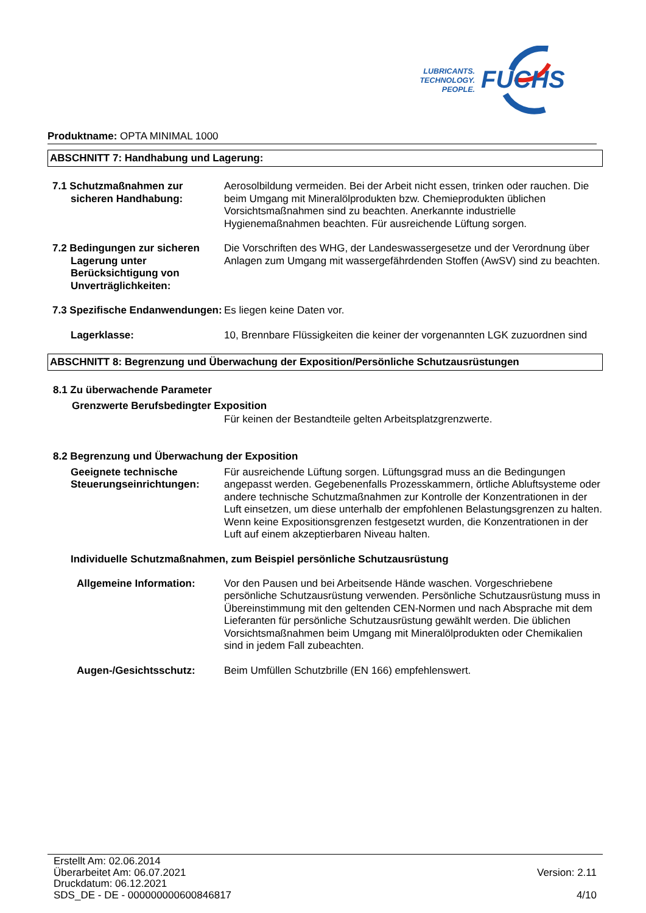LUBRICANTS.
TECHNOLOGY.
PEOPLE.
FUCHS
Produktname: OPTA MINIMAL 1000
ABSCHNITT 7: Handhabung und Lagerung:
7.1 Schutzmaßnahmen zur sicheren Handhabung:
Aerosolbildung vermeiden. Bei der Arbeit nicht essen, trinken oder rauchen. Die beim Umgang mit Mineralölprodukten bzw. Chemieprodukten üblichen Vorsichtsmaßnahmen sind zu beachten. Anerkannte industrielle Hygienemaßnahmen beachten. Für ausreichende Lüftung sorgen.
7.2 Bedingungen zur sicheren Lagerung unter Berücksichtigung von Unverträglichkeiten:
Die Vorschriften des WHG, der Landeswassergesetze und der Verordnung über Anlagen zum Umgang mit wassergefährdenden Stoffen (AwSV) sind zu beachten.
7.3 Spezifische Endanwendungen:
Es liegen keine Daten vor.
Lagerklasse: 10, Brennbare Flüssigkeiten die keiner der vorgenannten LGK zuzuordnen sind
ABSCHNITT 8: Begrenzung und Überwachung der Exposition/Persönliche Schutzausrüstungen
8.1 Zu überwachende Parameter
Grenzwerte Berufsbedingter Exposition
Für keinen der Bestandteile gelten Arbeitsplatzgrenzwerte.
8.2 Begrenzung und Überwachung der Exposition
Geeignete technische Steuerungseinrichtungen:
Für ausreichende Lüftung sorgen. Lüftungsgrad muss an die Bedingungen angepasst werden. Gegebenenfalls Prozesskammern, örtliche Abluftsysteme oder andere technische Schutzmaßnahmen zur Kontrolle der Konzentrationen in der Luft einsetzen, um diese unterhalb der empfohlenen Belastungsgrenzen zu halten. Wenn keine Expositionsgrenzen festgesetzt wurden, die Konzentrationen in der Luft auf einem akzeptierbaren Niveau halten.
Individuelle Schutzmaßnahmen, zum Beispiel persönliche Schutzausrüstung
Allgemeine Information: Vor den Pausen und bei Arbeitsende Hände waschen. Vorgeschriebene persönliche Schutzausrüstung verwenden. Persönliche Schutzausrüstung muss in Übereinstimmung mit den geltenden CEN-Normen und nach Absprache mit dem Lieferanten für persönliche Schutzausrüstung gewählt werden. Die üblichen Vorsichtsmaßnahmen beim Umgang mit Mineralölprodukten oder Chemikalien sind in jedem Fall zubeachten.
Augen-/Gesichtsschutz: Beim Umfüllen Schutzbrille (EN 166) empfehlenswert.
Erstellt Am: 02.06.2014
Überarbeitet Am: 06.07.2021
Druckdatum: 06.12.2021
SDS_DE - DE - 000000000600846817
Version: 2.11
4/10